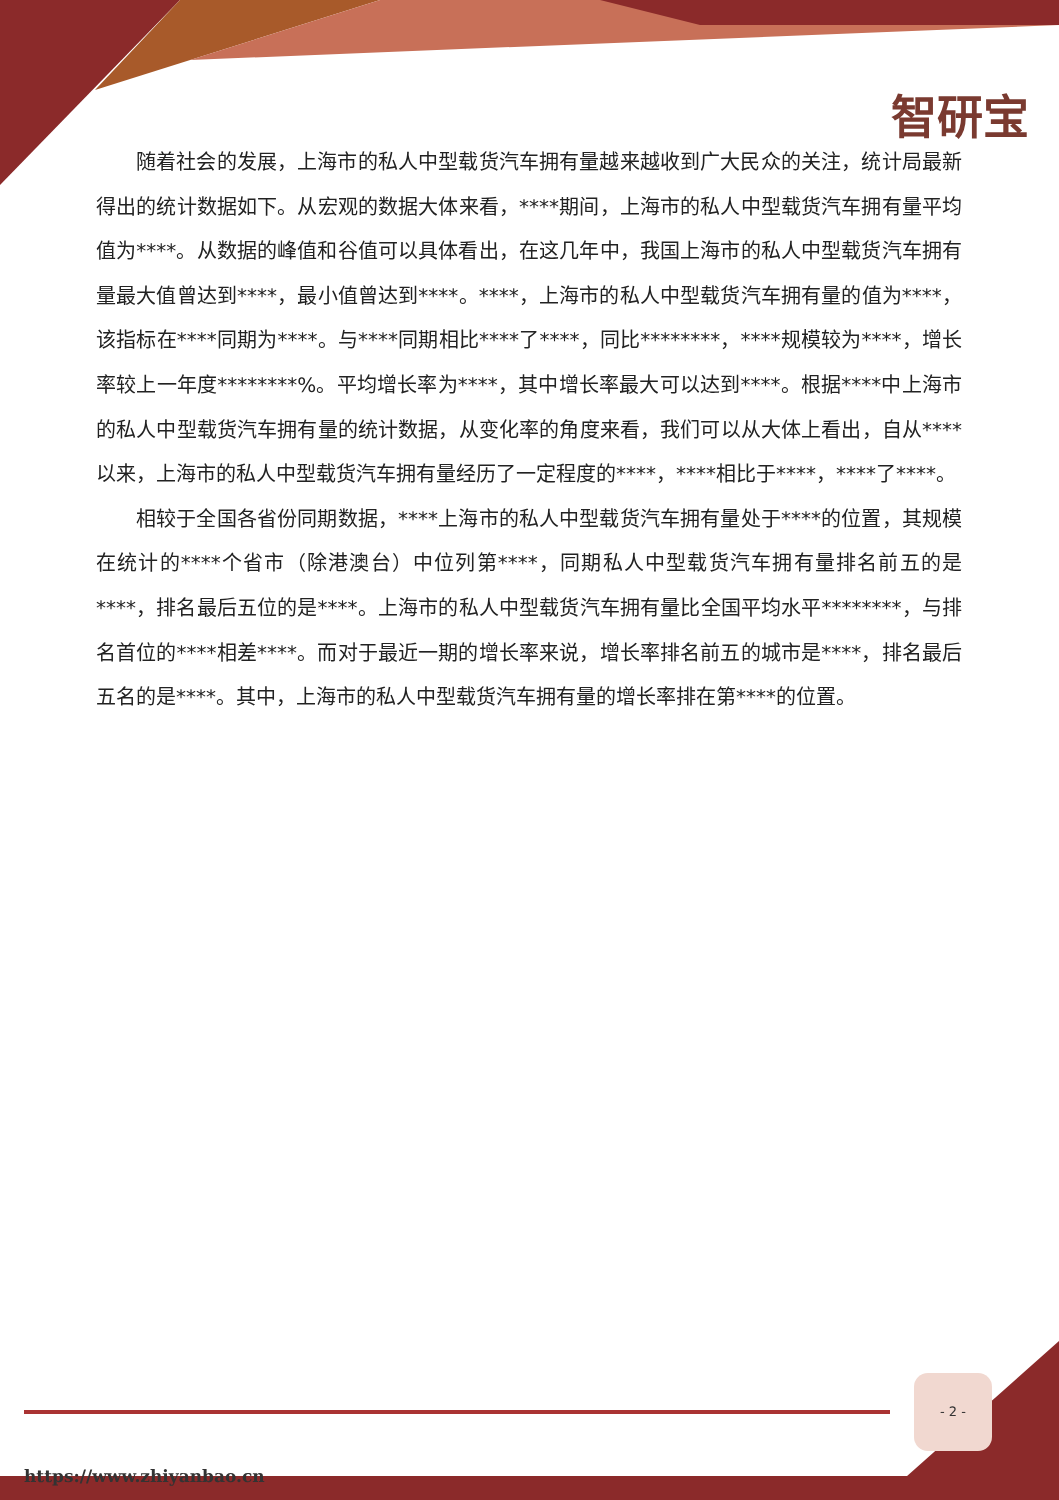智研宝
随着社会的发展，上海市的私人中型载货汽车拥有量越来越收到广大民众的关注，统计局最新得出的统计数据如下。从宏观的数据大体来看，****期间，上海市的私人中型载货汽车拥有量平均值为****。从数据的峰值和谷值可以具体看出，在这几年中，我国上海市的私人中型载货汽车拥有量最大值曾达到****，最小值曾达到****。****，上海市的私人中型载货汽车拥有量的值为****，该指标在****同期为****。与****同期相比****了****，同比********，****规模较为****，增长率较上一年度********%。平均增长率为****，其中增长率最大可以达到****。根据****中上海市的私人中型载货汽车拥有量的统计数据，从变化率的角度来看，我们可以从大体上看出，自从****以来，上海市的私人中型载货汽车拥有量经历了一定程度的****，****相比于****，****了****。
相较于全国各省份同期数据，****上海市的私人中型载货汽车拥有量处于****的位置，其规模在统计的****个省市（除港澳台）中位列第****，同期私人中型载货汽车拥有量排名前五的是****，排名最后五位的是****。上海市的私人中型载货汽车拥有量比全国平均水平********，与排名首位的****相差****。而对于最近一期的增长率来说，增长率排名前五的城市是****，排名最后五名的是****。其中，上海市的私人中型载货汽车拥有量的增长率排在第****的位置。
- 2 -
https://www.zhiyanbao.cn